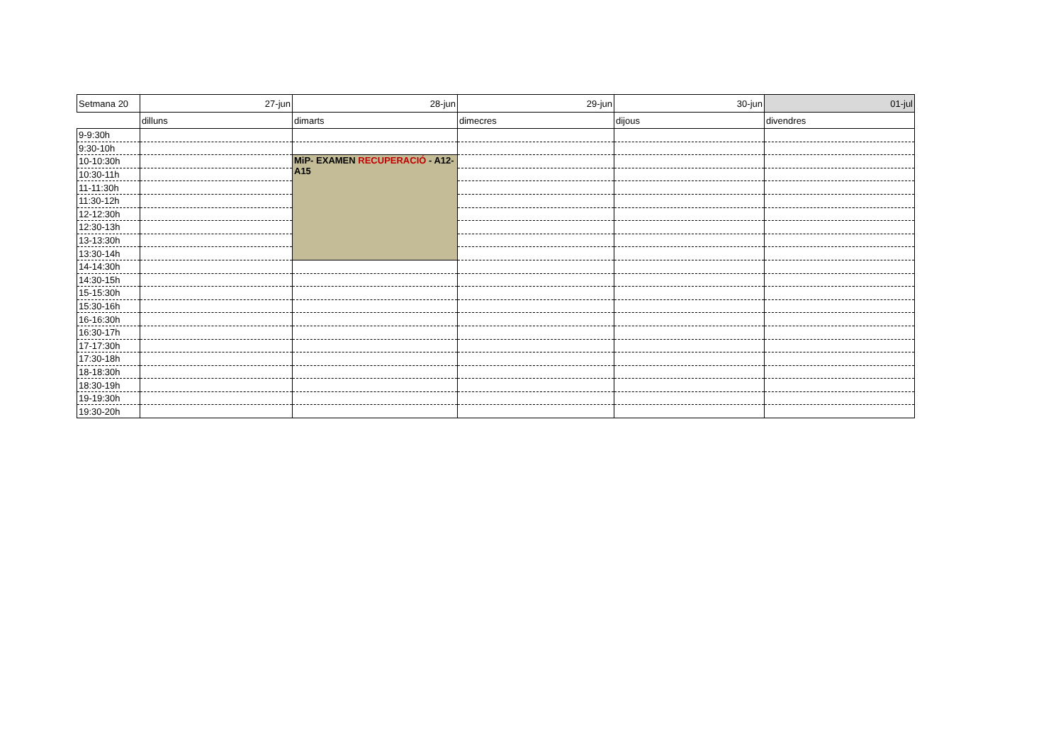| Setmana 20 | 27-jun | 28-jun | 29-jun | 30-jun | 01-jul |
| | dilluns | dimarts | dimecres | dijous | divendres |
| 9-9:30h | | | | | |
| 9:30-10h | | | | | |
| 10-10:30h | | MiP- EXAMEN RECUPERACIÓ - A12-A15 | | | |
| 10:30-11h | | | | | |
| 11-11:30h | | | | | |
| 11:30-12h | | | | | |
| 12-12:30h | | | | | |
| 12:30-13h | | | | | |
| 13-13:30h | | | | | |
| 13:30-14h | | | | | |
| 14-14:30h | | | | | |
| 14:30-15h | | | | | |
| 15-15:30h | | | | | |
| 15:30-16h | | | | | |
| 16-16:30h | | | | | |
| 16:30-17h | | | | | |
| 17-17:30h | | | | | |
| 17:30-18h | | | | | |
| 18-18:30h | | | | | |
| 18:30-19h | | | | | |
| 19-19:30h | | | | | |
| 19:30-20h | | | | | |